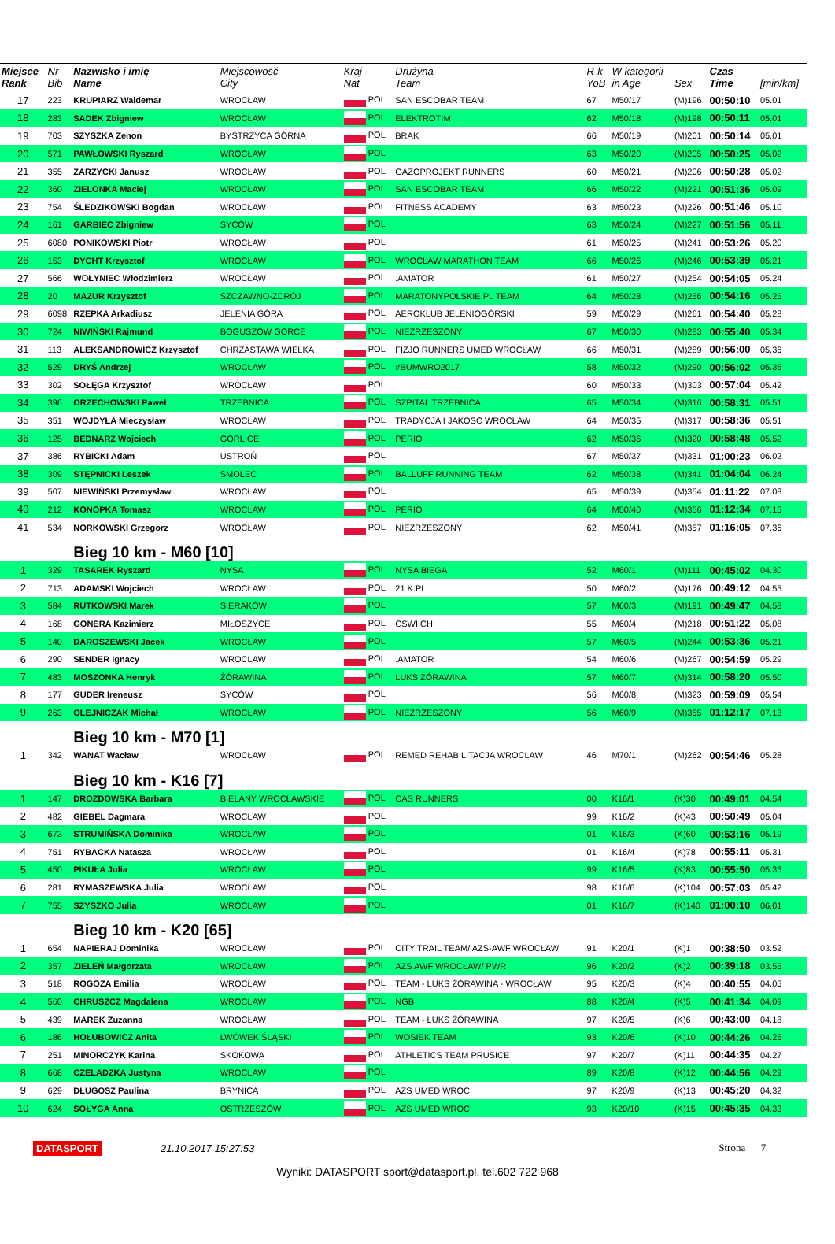| Miejsce Rank | Nr Bib | Nazwisko i imię Name | Miejscowość City | Kraj Nat | Drużyna Team | R-k YoB | W kategorii in Age | Sex | Czas Time | [min/km] |
| --- | --- | --- | --- | --- | --- | --- | --- | --- | --- | --- |
| 17 | 223 | KRUPIARZ Waldemar | WROCŁAW | POL | SAN ESCOBAR TEAM | 67 | M50/17 | (M)196 | 00:50:10 | 05.01 |
| 18 | 283 | SADEK Zbigniew | WROCŁAW | POL | ELEKTROTIM | 62 | M50/18 | (M)198 | 00:50:11 | 05.01 |
| 19 | 703 | SZYSZKA Zenon | BYSTRZYCA GÓRNA | POL | BRAK | 66 | M50/19 | (M)201 | 00:50:14 | 05.01 |
| 20 | 571 | PAWŁOWSKI Ryszard | WROCŁAW | POL | | 63 | M50/20 | (M)205 | 00:50:25 | 05.02 |
| 21 | 355 | ZARZYCKI Janusz | WROCŁAW | POL | GAZOPROJEKT RUNNERS | 60 | M50/21 | (M)206 | 00:50:28 | 05.02 |
| 22 | 360 | ZIELONKA Maciej | WROCŁAW | POL | SAN ESCOBAR TEAM | 66 | M50/22 | (M)221 | 00:51:36 | 05.09 |
| 23 | 754 | ŚLEDZIKOWSKI Bogdan | WROCŁAW | POL | FITNESS ACADEMY | 63 | M50/23 | (M)226 | 00:51:46 | 05.10 |
| 24 | 161 | GARBIEC Zbigniew | SYCÓW | POL | | 63 | M50/24 | (M)227 | 00:51:56 | 05.11 |
| 25 | 6080 | PONIKOWSKI Piotr | WROCŁAW | POL | | 61 | M50/25 | (M)241 | 00:53:26 | 05.20 |
| 26 | 153 | DYCHT Krzysztof | WROCŁAW | POL | WROCLAW MARATHON TEAM | 66 | M50/26 | (M)246 | 00:53:39 | 05.21 |
| 27 | 566 | WOŁYNIEC Włodzimierz | WROCŁAW | POL | .AMATOR | 61 | M50/27 | (M)254 | 00:54:05 | 05.24 |
| 28 | 20 | MAZUR Krzysztof | SZCZAWNO-ZDRÓJ | POL | MARATONYPOLSKIE.PL TEAM | 64 | M50/28 | (M)256 | 00:54:16 | 05.25 |
| 29 | 6098 | RZEPKA Arkadiusz | JELENIA GÓRA | POL | AEROKLUB JELENIOGÓRSKI | 59 | M50/29 | (M)261 | 00:54:40 | 05.28 |
| 30 | 724 | NIWIŃSKI Rajmund | BOGUSZÓW GORCE | POL | NIEZRZESZONY | 67 | M50/30 | (M)283 | 00:55:40 | 05.34 |
| 31 | 113 | ALEKSANDROWICZ Krzysztof | CHRZĄSTAWA WIELKA | POL | FIZJO RUNNERS UMED WROCŁAW | 66 | M50/31 | (M)289 | 00:56:00 | 05.36 |
| 32 | 529 | DRYŚ Andrzej | WROCŁAW | POL | #BUMWRO2017 | 58 | M50/32 | (M)290 | 00:56:02 | 05.36 |
| 33 | 302 | SOŁĘGA Krzysztof | WROCŁAW | POL | | 60 | M50/33 | (M)303 | 00:57:04 | 05.42 |
| 34 | 396 | ORZECHOWSKI Paweł | TRZEBNICA | POL | SZPITAL TRZEBNICA | 65 | M50/34 | (M)316 | 00:58:31 | 05.51 |
| 35 | 351 | WOJDYŁA Mieczysław | WROCŁAW | POL | TRADYCJA I JAKOSC WROCŁAW | 64 | M50/35 | (M)317 | 00:58:36 | 05.51 |
| 36 | 125 | BEDNARZ Wojciech | GORLICE | POL | PERIO | 62 | M50/36 | (M)320 | 00:58:48 | 05.52 |
| 37 | 386 | RYBICKI Adam | USTROŃ | POL | | 67 | M50/37 | (M)331 | 01:00:23 | 06.02 |
| 38 | 309 | STĘPNICKI Leszek | SMOLEC | POL | BALLUFF RUNNING TEAM | 62 | M50/38 | (M)341 | 01:04:04 | 06.24 |
| 39 | 507 | NIEWIŃSKI Przemysław | WROCŁAW | POL | | 65 | M50/39 | (M)354 | 01:11:22 | 07.08 |
| 40 | 212 | KONOPKA Tomasz | WROCLAW | POL | PERIO | 64 | M50/40 | (M)356 | 01:12:34 | 07.15 |
| 41 | 534 | NORKOWSKI Grzegorz | WROCŁAW | POL | NIEZRZESZONY | 62 | M50/41 | (M)357 | 01:16:05 | 07.36 |
| | | Bieg 10 km - M60 [10] | | | | | | | | |
| 1 | 329 | TASAREK Ryszard | NYSA | POL | NYSA BIEGA | 52 | M60/1 | (M)111 | 00:45:02 | 04.30 |
| 2 | 713 | ADAMSKI Wojciech | WROCŁAW | POL | 21 K.PL | 50 | M60/2 | (M)176 | 00:49:12 | 04.55 |
| 3 | 584 | RUTKOWSKI Marek | SIERAKÓW | POL | | 57 | M60/3 | (M)191 | 00:49:47 | 04.58 |
| 4 | 168 | GONERA Kazimierz | MIŁOSZYCE | POL | CSWIICH | 55 | M60/4 | (M)218 | 00:51:22 | 05.08 |
| 5 | 140 | DAROSZEWSKI Jacek | WROCŁAW | POL | | 57 | M60/5 | (M)244 | 00:53:36 | 05.21 |
| 6 | 290 | SENDER Ignacy | WROCLAW | POL | .AMATOR | 54 | M60/6 | (M)267 | 00:54:59 | 05.29 |
| 7 | 483 | MOSZONKA Henryk | ŻÓRAWINA | POL | LUKS ŻÓRAWINA | 57 | M60/7 | (M)314 | 00:58:20 | 05.50 |
| 8 | 177 | GUDER Ireneusz | SYCÓW | POL | | 56 | M60/8 | (M)323 | 00:59:09 | 05.54 |
| 9 | 263 | OLEJNICZAK Michał | WROCŁAW | POL | NIEZRZESZONY | 56 | M60/9 | (M)355 | 01:12:17 | 07.13 |
| | | Bieg 10 km - M70 [1] | | | | | | | | |
| 1 | 342 | WANAT Wacław | WROCŁAW | POL | REMED REHABILITACJA WROCLAW | 46 | M70/1 | (M)262 | 00:54:46 | 05.28 |
| | | Bieg 10 km - K16 [7] | | | | | | | | |
| 1 | 147 | DROZDOWSKA Barbara | BIELANY WROCŁAWSKIE | POL | CAS RUNNERS | 00 | K16/1 | (K)30 | 00:49:01 | 04.54 |
| 2 | 482 | GIEBEL Dagmara | WROCŁAW | POL | | 99 | K16/2 | (K)43 | 00:50:49 | 05.04 |
| 3 | 673 | STRUMIŃSKA Dominika | WROCŁAW | POL | | 01 | K16/3 | (K)60 | 00:53:16 | 05.19 |
| 4 | 751 | RYBACKA Natasza | WROCŁAW | POL | | 01 | K16/4 | (K)78 | 00:55:11 | 05.31 |
| 5 | 450 | PIKUŁA Julia | WROCŁAW | POL | | 99 | K16/5 | (K)83 | 00:55:50 | 05.35 |
| 6 | 281 | RYMASZEWSKA Julia | WROCŁAW | POL | | 98 | K16/6 | (K)104 | 00:57:03 | 05.42 |
| 7 | 755 | SZYSZKO Julia | WROCŁAW | POL | | 01 | K16/7 | (K)140 | 01:00:10 | 06.01 |
| | | Bieg 10 km - K20 [65] | | | | | | | | |
| 1 | 654 | NAPIERAJ Dominika | WROCŁAW | POL | CITY TRAIL TEAM/ AZS-AWF WROCŁAW | 91 | K20/1 | (K)1 | 00:38:50 | 03.52 |
| 2 | 357 | ZIELEŃ Małgorzata | WROCŁAW | POL | AZS AWF WROCŁAW/ PWR | 96 | K20/2 | (K)2 | 00:39:18 | 03.55 |
| 3 | 518 | ROGOZA Emilia | WROCŁAW | POL | TEAM - LUKS ŻÓRAWINA - WROCŁAW | 95 | K20/3 | (K)4 | 00:40:55 | 04.05 |
| 4 | 560 | CHRUSZCZ Magdalena | WROCŁAW | POL | NGB | 88 | K20/4 | (K)5 | 00:41:34 | 04.09 |
| 5 | 439 | MAREK Zuzanna | WROCŁAW | POL | TEAM - LUKS ŻÓRAWINA | 97 | K20/5 | (K)6 | 00:43:00 | 04.18 |
| 6 | 186 | HOŁUBOWICZ Anita | LWÓWEK ŚLĄSKI | POL | WOSIEK TEAM | 93 | K20/6 | (K)10 | 00:44:26 | 04.26 |
| 7 | 251 | MINORCZYK Karina | SKOKOWA | POL | ATHLETICS TEAM PRUSICE | 97 | K20/7 | (K)11 | 00:44:35 | 04.27 |
| 8 | 668 | CZELADZKA Justyna | WROCŁAW | POL | | 89 | K20/8 | (K)12 | 00:44:56 | 04.29 |
| 9 | 629 | DŁUGOSZ Paulina | BRYNICA | POL | AZS UMED WROC | 97 | K20/9 | (K)13 | 00:45:20 | 04.32 |
| 10 | 624 | SOŁYGA Anna | OSTRZESZÓW | POL | AZS UMED WROC | 93 | K20/10 | (K)15 | 00:45:35 | 04.33 |
DATASPORT 21.10.2017 15:27:53 Strona 7
Wyniki: DATASPORT sport@datasport.pl, tel.602 722 968